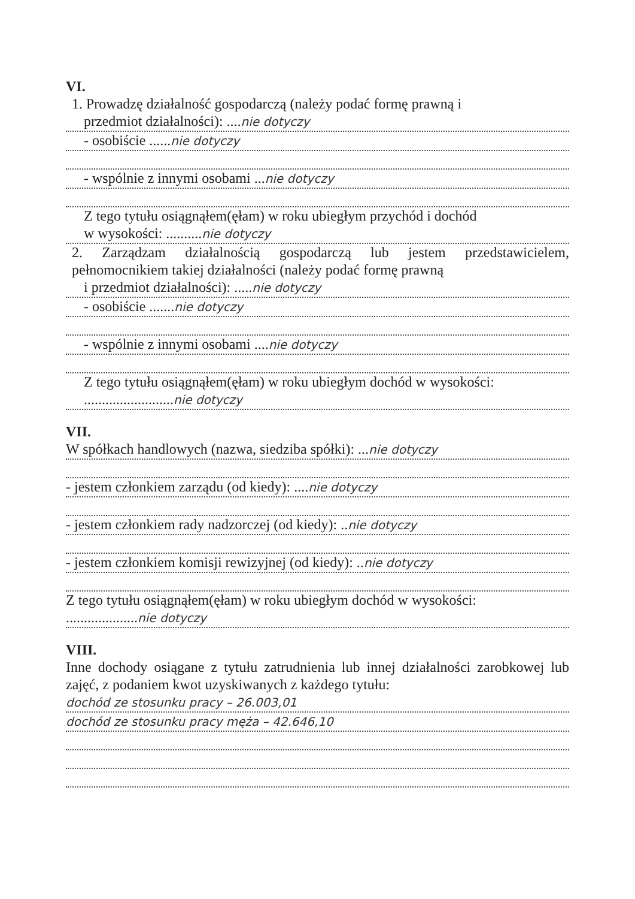VI.
1. Prowadzę działalność gospodarczą (należy podać formę prawną i
przedmiot działalności): ....nie dotyczy
- osobiście ......nie dotyczy
- wspólnie z innymi osobami ...nie dotyczy
Z tego tytułu osiągnąłem(ęłam) w roku ubiegłym przychód i dochód
w wysokości: ..........nie dotyczy
2. Zarządzam działalnością gospodarczą lub jestem przedstawicielem, pełnomocnikiem takiej działalności (należy podać formę prawną
i przedmiot działalności): .....nie dotyczy
- osobiście .......nie dotyczy
- wspólnie z innymi osobami ....nie dotyczy
Z tego tytułu osiągnąłem(ęłam) w roku ubiegłym dochód w wysokości:
.........................nie dotyczy
VII.
W spółkach handlowych (nazwa, siedziba spółki): ...nie dotyczy
- jestem członkiem zarządu (od kiedy): ....nie dotyczy
- jestem członkiem rady nadzorczej (od kiedy): ..nie dotyczy
- jestem członkiem komisji rewizyjnej (od kiedy): ..nie dotyczy
Z tego tytułu osiągnąłem(ęłam) w roku ubiegłym dochód w wysokości:
....................nie dotyczy
VIII.
Inne dochody osiągane z tytułu zatrudnienia lub innej działalności zarobkowej lub zajęć, z podaniem kwot uzyskiwanych z każdego tytułu:
dochód ze stosunku pracy – 26.003,01
dochód ze stosunku pracy męża – 42.646,10